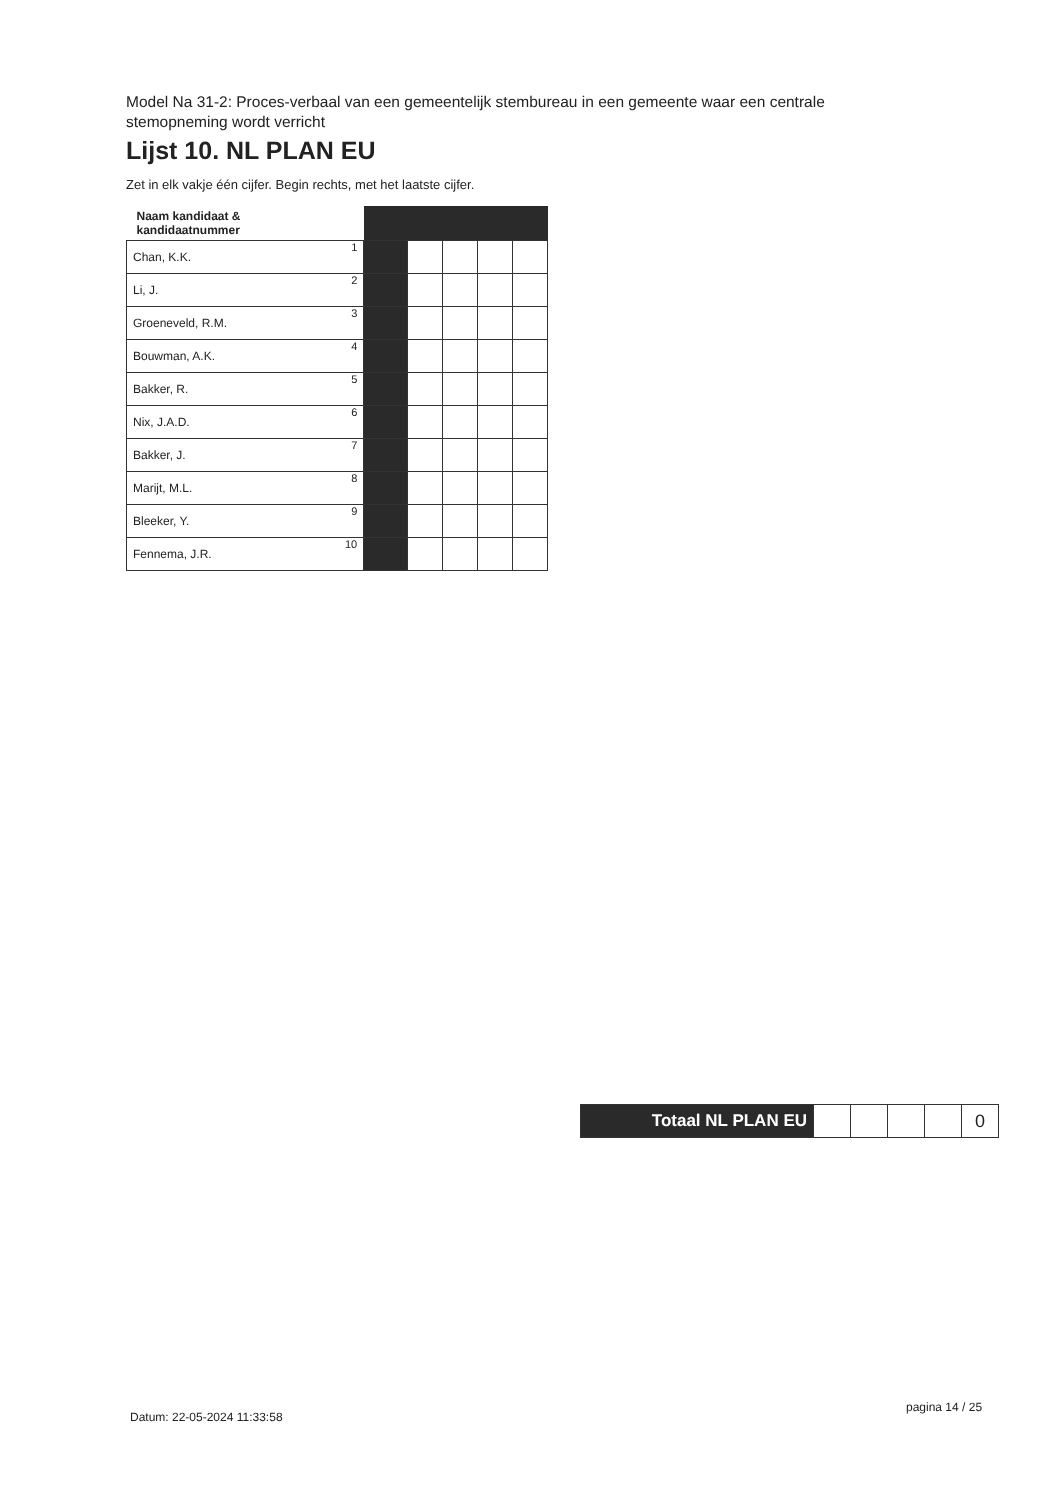Model Na 31-2: Proces-verbaal van een gemeentelijk stembureau in een gemeente waar een centrale stemopneming wordt verricht
Lijst 10. NL PLAN EU
Zet in elk vakje één cijfer. Begin rechts, met het laatste cijfer.
| Naam kandidaat & kandidaatnummer | | | | | | |
| --- | --- | --- | --- | --- | --- | --- |
| Chan, K.K. | 1 | | | | | |
| Li, J. | 2 | | | | | |
| Groeneveld, R.M. | 3 | | | | | |
| Bouwman, A.K. | 4 | | | | | |
| Bakker, R. | 5 | | | | | |
| Nix, J.A.D. | 6 | | | | | |
| Bakker, J. | 7 | | | | | |
| Marijt, M.L. | 8 | | | | | |
| Bleeker, Y. | 9 | | | | | |
| Fennema, J.R. | 10 | | | | | |
| Totaal NL PLAN EU | | | | | 0 |
Datum: 22-05-2024 11:33:58
pagina 14 / 25